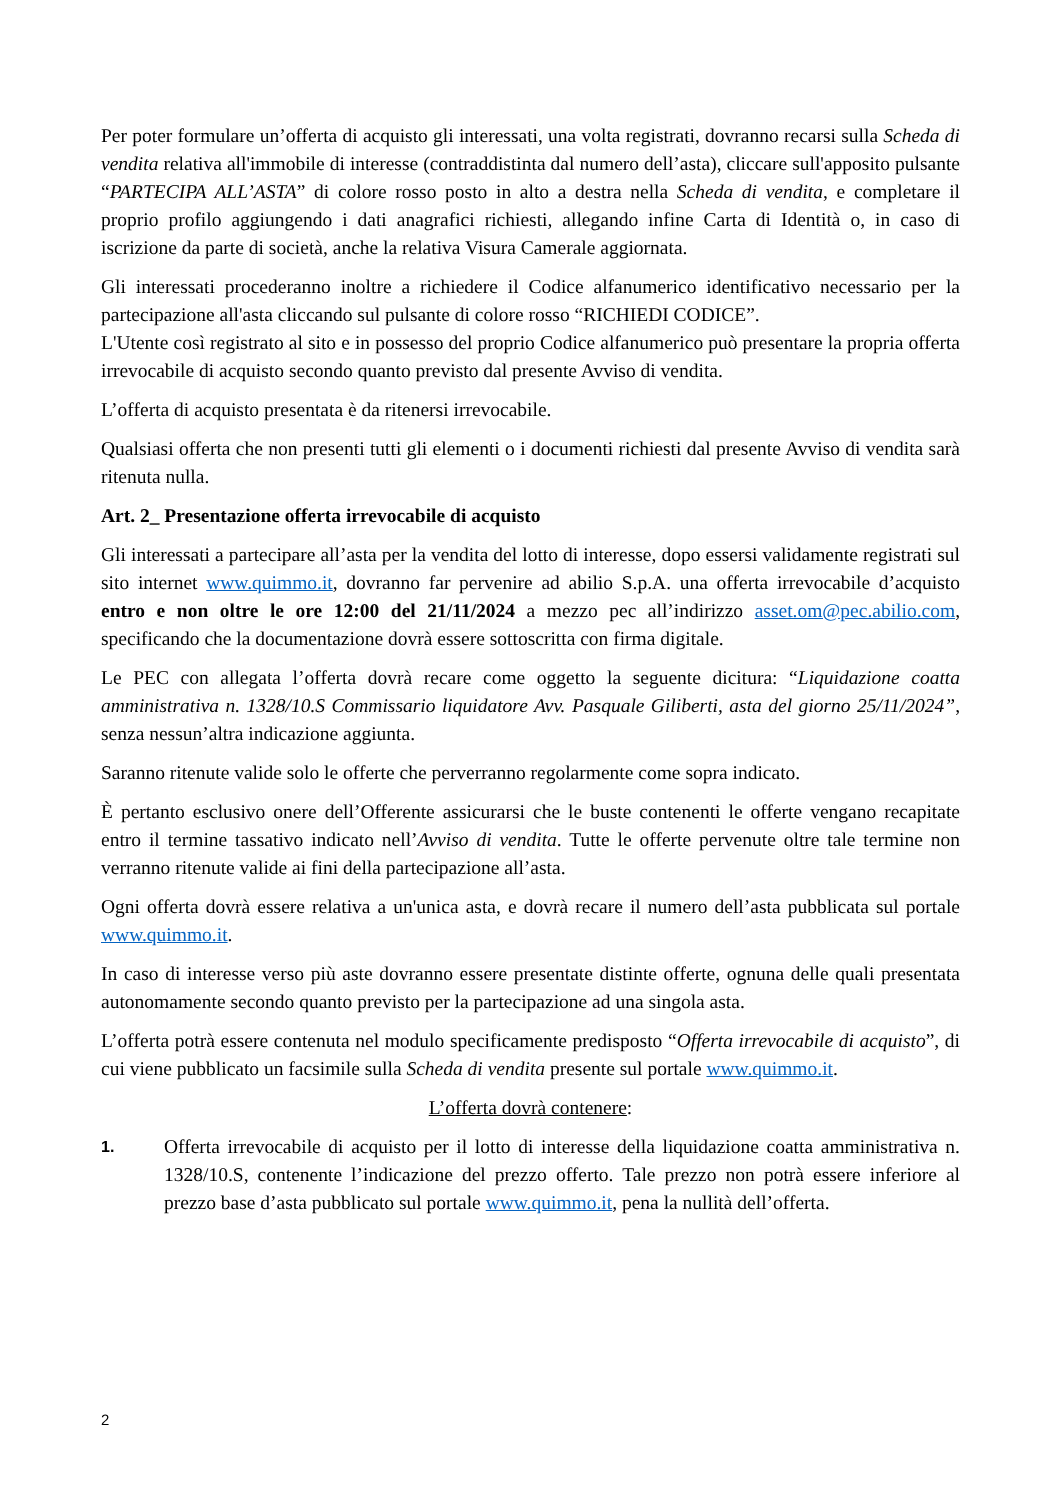Per poter formulare un’offerta di acquisto gli interessati, una volta registrati, dovranno recarsi sulla Scheda di vendita relativa all'immobile di interesse (contraddistinta dal numero dell’asta), cliccare sull'apposito pulsante “PARTECIPA ALL’ASTA” di colore rosso posto in alto a destra nella Scheda di vendita, e completare il proprio profilo aggiungendo i dati anagrafici richiesti, allegando infine Carta di Identità o, in caso di iscrizione da parte di società, anche la relativa Visura Camerale aggiornata.
Gli interessati procederanno inoltre a richiedere il Codice alfanumerico identificativo necessario per la partecipazione all'asta cliccando sul pulsante di colore rosso “RICHIEDI CODICE”.
L'Utente così registrato al sito e in possesso del proprio Codice alfanumerico può presentare la propria offerta irrevocabile di acquisto secondo quanto previsto dal presente Avviso di vendita.
L’offerta di acquisto presentata è da ritenersi irrevocabile.
Qualsiasi offerta che non presenti tutti gli elementi o i documenti richiesti dal presente Avviso di vendita sarà ritenuta nulla.
Art. 2_ Presentazione offerta irrevocabile di acquisto
Gli interessati a partecipare all’asta per la vendita del lotto di interesse, dopo essersi validamente registrati sul sito internet www.quimmo.it, dovranno far pervenire ad abilio S.p.A. una offerta irrevocabile d’acquisto entro e non oltre le ore 12:00 del 21/11/2024 a mezzo pec all’indirizzo asset.om@pec.abilio.com, specificando che la documentazione dovrà essere sottoscritta con firma digitale.
Le PEC con allegata l’offerta dovrà recare come oggetto la seguente dicitura: “Liquidazione coatta amministrativa n. 1328/10.S Commissario liquidatore Avv. Pasquale Giliberti, asta del giorno 25/11/2024”, senza nessun’altra indicazione aggiunta.
Saranno ritenute valide solo le offerte che perverranno regolarmente come sopra indicato.
È pertanto esclusivo onere dell’Offerente assicurarsi che le buste contenenti le offerte vengano recapitate entro il termine tassativo indicato nell’Avviso di vendita. Tutte le offerte pervenute oltre tale termine non verranno ritenute valide ai fini della partecipazione all’asta.
Ogni offerta dovrà essere relativa a un'unica asta, e dovrà recare il numero dell’asta pubblicata sul portale www.quimmo.it.
In caso di interesse verso più aste dovranno essere presentate distinte offerte, ognuna delle quali presentata autonomamente secondo quanto previsto per la partecipazione ad una singola asta.
L’offerta potrà essere contenuta nel modulo specificamente predisposto “Offerta irrevocabile di acquisto”, di cui viene pubblicato un facsimile sulla Scheda di vendita presente sul portale www.quimmo.it.
L’offerta dovrà contenere:
1.
Offerta irrevocabile di acquisto per il lotto di interesse della liquidazione coatta amministrativa n. 1328/10.S, contenente l’indicazione del prezzo offerto. Tale prezzo non potrà essere inferiore al prezzo base d’asta pubblicato sul portale www.quimmo.it, pena la nullità dell’offerta.
2